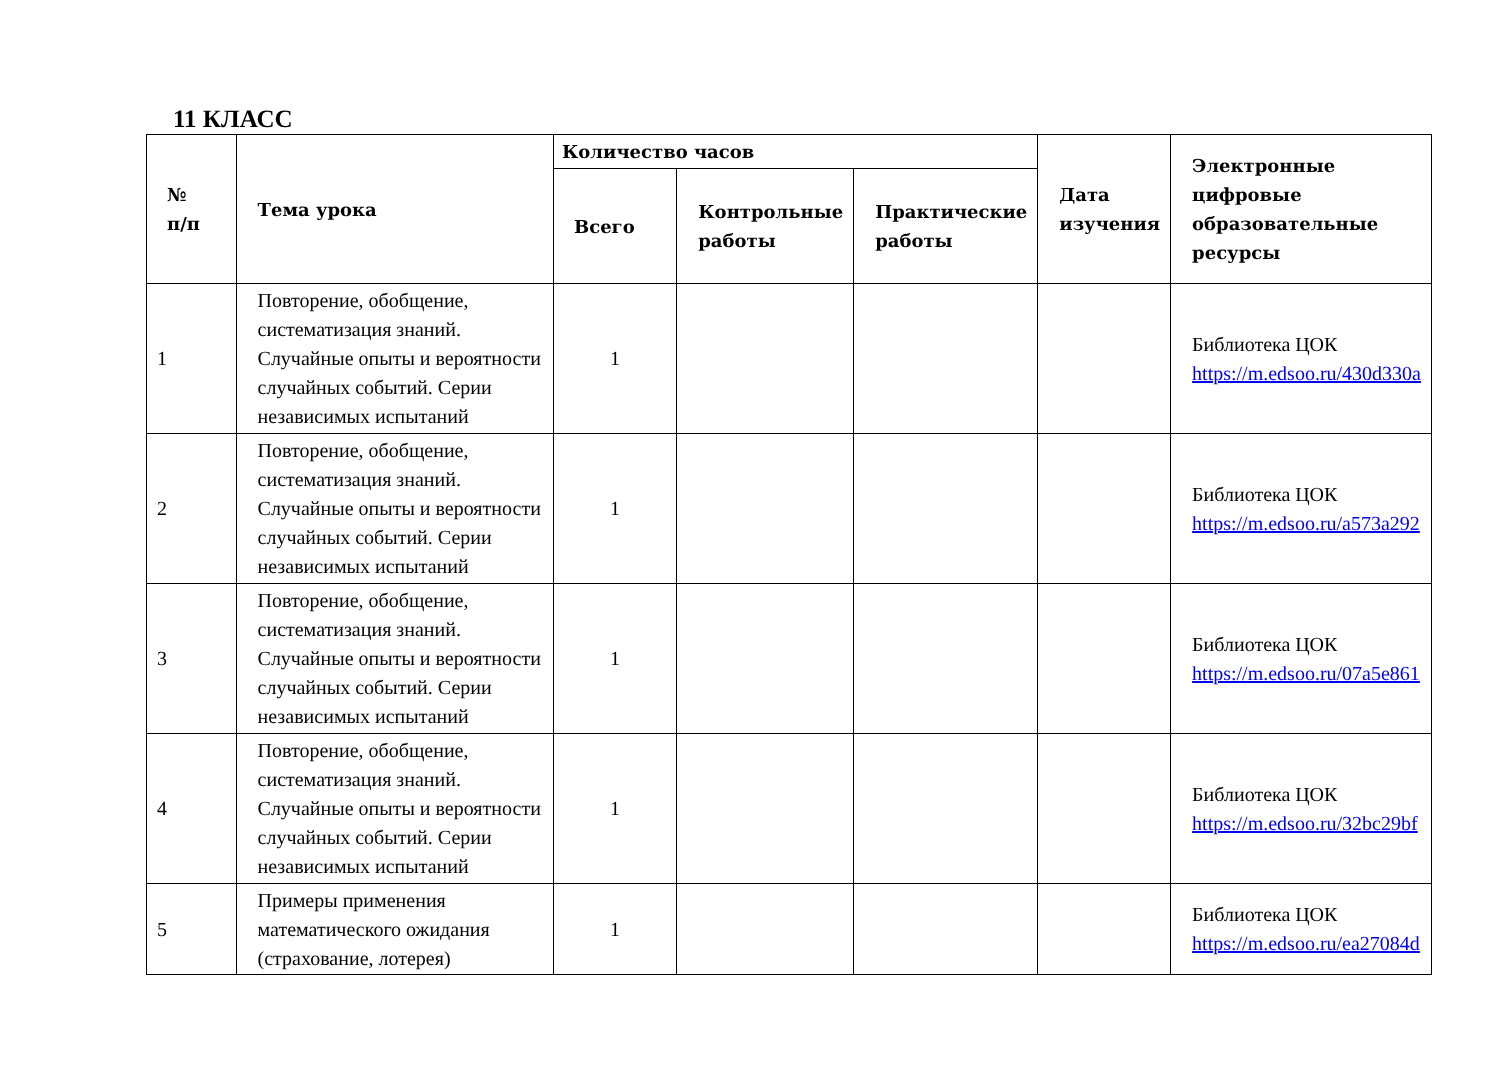11 КЛАСС
| № п/п | Тема урока | Количество часов | | | Дата изучения | Электронные цифровые образовательные ресурсы |
| --- | --- | --- | --- | --- | --- | --- |
| | | Всего | Контрольные работы | Практические работы | | |
| 1 | Повторение, обобщение, систематизация знаний. Случайные опыты и вероятности случайных событий. Серии независимых испытаний | 1 | | | | Библиотека ЦОК https://m.edsoo.ru/430d330a |
| 2 | Повторение, обобщение, систематизация знаний. Случайные опыты и вероятности случайных событий. Серии независимых испытаний | 1 | | | | Библиотека ЦОК https://m.edsoo.ru/a573a292 |
| 3 | Повторение, обобщение, систематизация знаний. Случайные опыты и вероятности случайных событий. Серии независимых испытаний | 1 | | | | Библиотека ЦОК https://m.edsoo.ru/07a5e861 |
| 4 | Повторение, обобщение, систематизация знаний. Случайные опыты и вероятности случайных событий. Серии независимых испытаний | 1 | | | | Библиотека ЦОК https://m.edsoo.ru/32bc29bf |
| 5 | Примеры применения математического ожидания (страхование, лотерея) | 1 | | | | Библиотека ЦОК https://m.edsoo.ru/ea27084d |